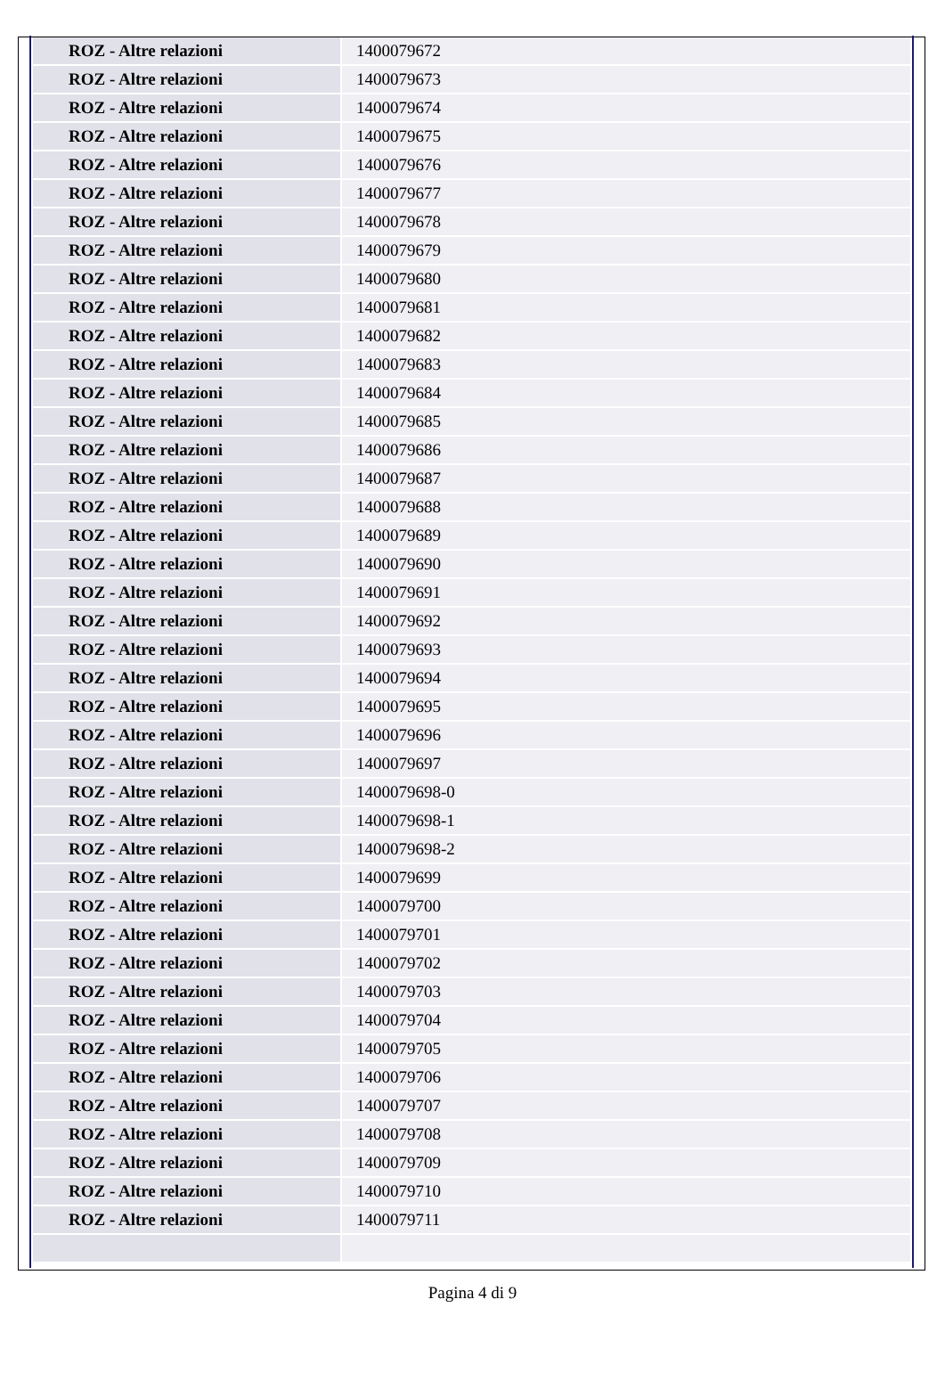| ROZ - Altre relazioni | 1400079672 |
| ROZ - Altre relazioni | 1400079673 |
| ROZ - Altre relazioni | 1400079674 |
| ROZ - Altre relazioni | 1400079675 |
| ROZ - Altre relazioni | 1400079676 |
| ROZ - Altre relazioni | 1400079677 |
| ROZ - Altre relazioni | 1400079678 |
| ROZ - Altre relazioni | 1400079679 |
| ROZ - Altre relazioni | 1400079680 |
| ROZ - Altre relazioni | 1400079681 |
| ROZ - Altre relazioni | 1400079682 |
| ROZ - Altre relazioni | 1400079683 |
| ROZ - Altre relazioni | 1400079684 |
| ROZ - Altre relazioni | 1400079685 |
| ROZ - Altre relazioni | 1400079686 |
| ROZ - Altre relazioni | 1400079687 |
| ROZ - Altre relazioni | 1400079688 |
| ROZ - Altre relazioni | 1400079689 |
| ROZ - Altre relazioni | 1400079690 |
| ROZ - Altre relazioni | 1400079691 |
| ROZ - Altre relazioni | 1400079692 |
| ROZ - Altre relazioni | 1400079693 |
| ROZ - Altre relazioni | 1400079694 |
| ROZ - Altre relazioni | 1400079695 |
| ROZ - Altre relazioni | 1400079696 |
| ROZ - Altre relazioni | 1400079697 |
| ROZ - Altre relazioni | 1400079698-0 |
| ROZ - Altre relazioni | 1400079698-1 |
| ROZ - Altre relazioni | 1400079698-2 |
| ROZ - Altre relazioni | 1400079699 |
| ROZ - Altre relazioni | 1400079700 |
| ROZ - Altre relazioni | 1400079701 |
| ROZ - Altre relazioni | 1400079702 |
| ROZ - Altre relazioni | 1400079703 |
| ROZ - Altre relazioni | 1400079704 |
| ROZ - Altre relazioni | 1400079705 |
| ROZ - Altre relazioni | 1400079706 |
| ROZ - Altre relazioni | 1400079707 |
| ROZ - Altre relazioni | 1400079708 |
| ROZ - Altre relazioni | 1400079709 |
| ROZ - Altre relazioni | 1400079710 |
| ROZ - Altre relazioni | 1400079711 |
Pagina 4 di 9